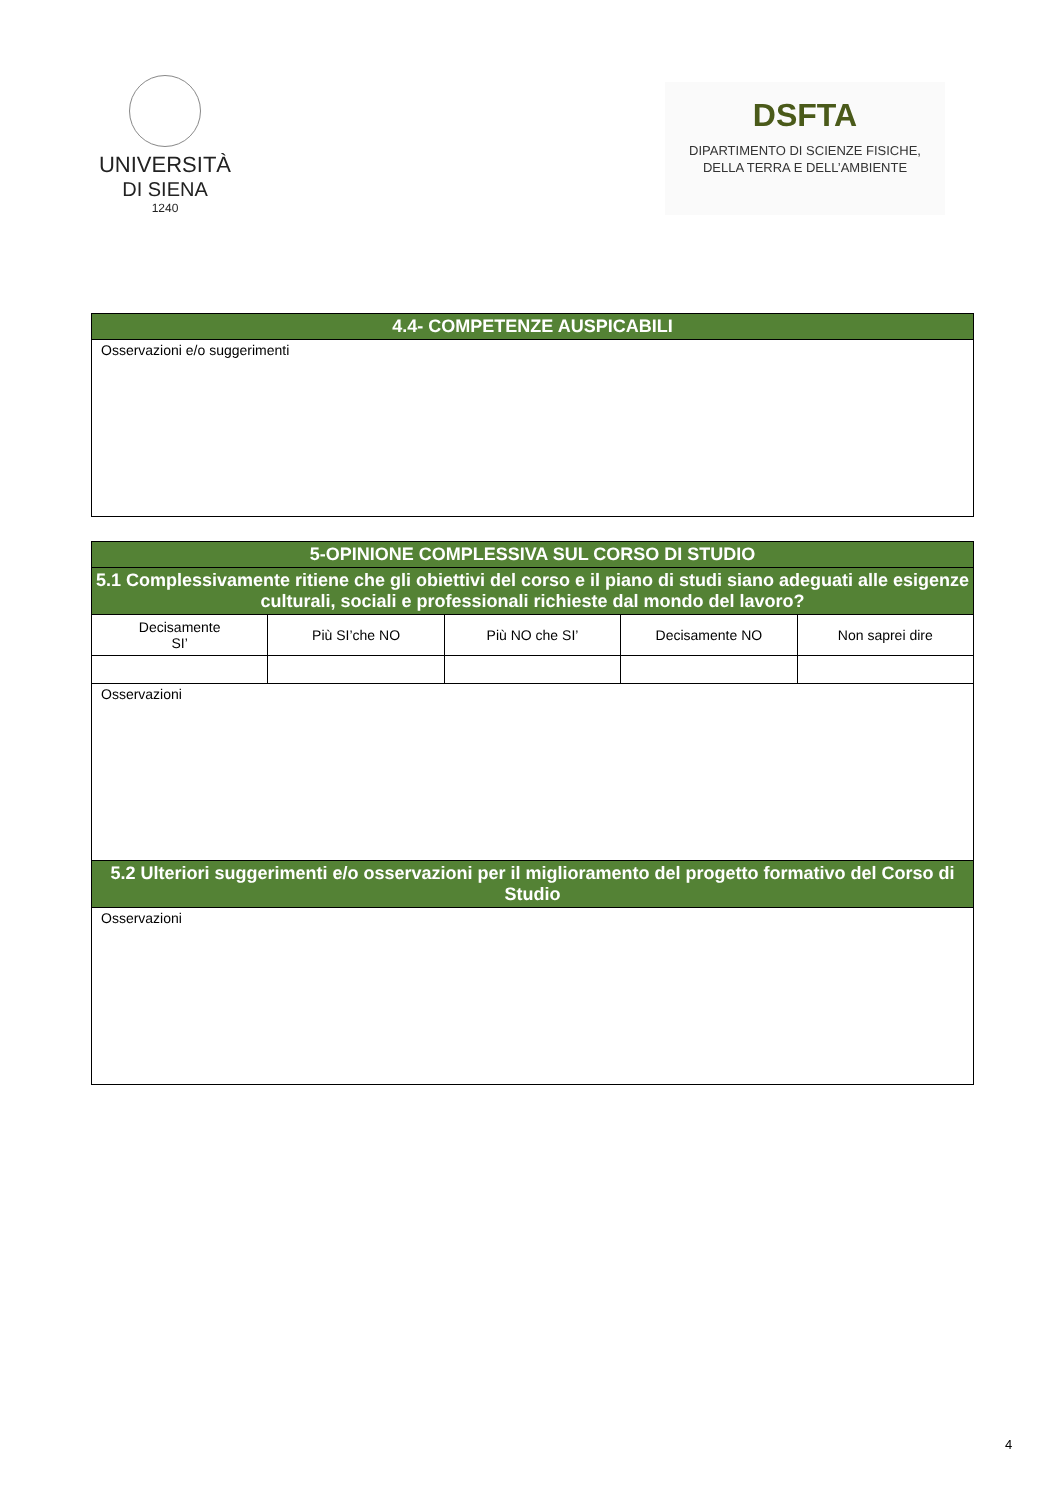UNIVERSITÀ
DI SIENA
1240
DSFTA
DIPARTIMENTO DI SCIENZE FISICHE,
DELLA TERRA E DELL’AMBIENTE
| 4.4- COMPETENZE AUSPICABILI |
| --- |
| Osservazioni e/o suggerimenti |
| 5-OPINIONE COMPLESSIVA SUL CORSO DI STUDIO | | | | |
| --- | --- | --- | --- | --- |
| 5.1 Complessivamente ritiene che gli obiettivi del corso e il piano di studi siano adeguati alle esigenze culturali, sociali e professionali richieste dal mondo del lavoro? | | | | |
| Decisamente SI’ | Più SI’che NO | Più NO che SI’ | Decisamente NO | Non saprei dire |
| Osservazioni | | | | |
| 5.2 Ulteriori suggerimenti e/o osservazioni per il miglioramento del progetto formativo del Corso di Studio | | | | |
| Osservazioni | | | | |
4